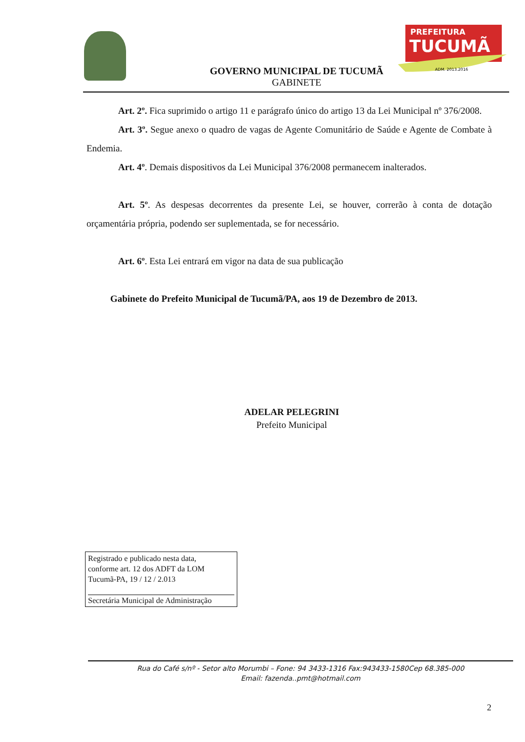PREFEITURA
TUCUMÃ
ADM. 2013.2016
GOVERNO MUNICIPAL DE TUCUMÃ
GABINETE
Art. 2º. Fica suprimido o artigo 11 e parágrafo único do artigo 13 da Lei Municipal nº 376/2008.
Art. 3º. Segue anexo o quadro de vagas de Agente Comunitário de Saúde e Agente de Combate à Endemia.
Art. 4º. Demais dispositivos da Lei Municipal 376/2008 permanecem inalterados.
Art. 5º. As despesas decorrentes da presente Lei, se houver, correrão à conta de dotação orçamentária própria, podendo ser suplementada, se for necessário.
Art. 6º. Esta Lei entrará em vigor na data de sua publicação
Gabinete do Prefeito Municipal de Tucumã/PA, aos 19 de Dezembro de 2013.
ADELAR PELEGRINI
Prefeito Municipal
Registrado e publicado nesta data,
conforme art. 12 dos ADFT da LOM
Tucumã-PA, 19 / 12 / 2.013
Secretária Municipal de Administração
Rua do Café s/nº - Setor alto Morumbi – Fone: 94 3433-1316 Fax:943433-1580Cep 68.385-000
Email: fazenda..pmt@hotmail.com
2